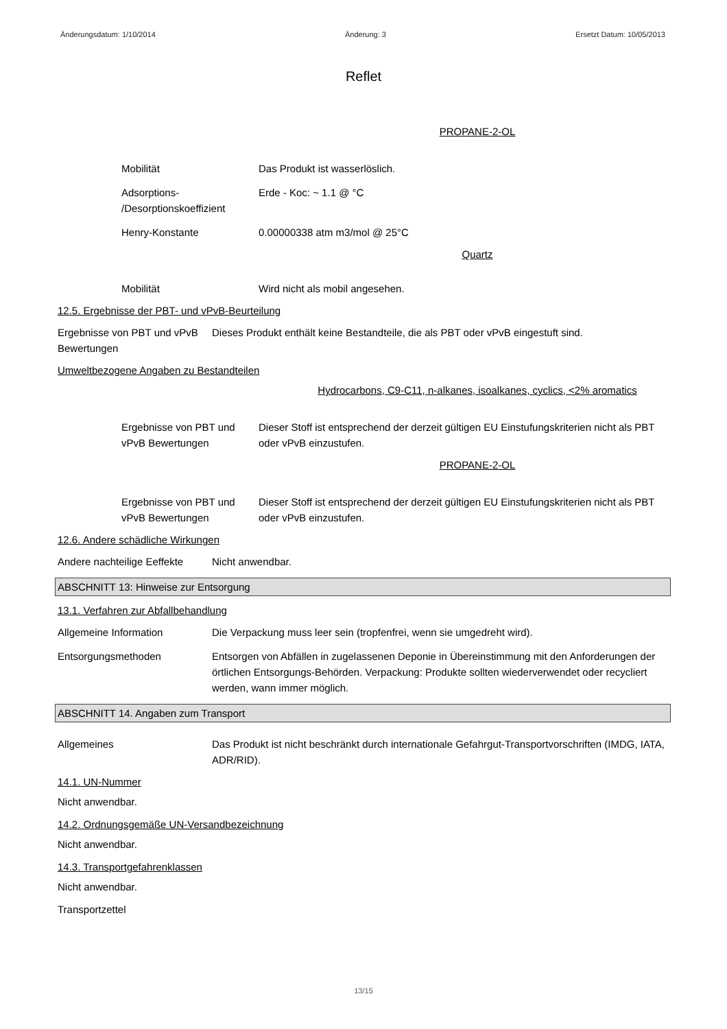Änderungsdatum: 1/10/2014 Änderung: 3 Ersetzt Datum: 10/05/2013
Reflet
PROPANE-2-OL
Mobilität Das Produkt ist wasserlöslich.
Adsorptions- /Desorptionskoeffizient
Erde - Koc: ~ 1.1 @ °C
Henry-Konstante 0.00000338 atm m3/mol @ 25°C
Quartz
Mobilität Wird nicht als mobil angesehen.
12.5. Ergebnisse der PBT- und vPvB-Beurteilung
Ergebnisse von PBT und vPvB Bewertungen
Dieses Produkt enthält keine Bestandteile, die als PBT oder vPvB eingestuft sind.
Umweltbezogene Angaben zu Bestandteilen
Hydrocarbons, C9-C11, n-alkanes, isoalkanes, cyclics, <2% aromatics
Ergebnisse von PBT und vPvB Bewertungen
Dieser Stoff ist entsprechend der derzeit gültigen EU Einstufungskriterien nicht als PBT oder vPvB einzustufen.
PROPANE-2-OL
Ergebnisse von PBT und vPvB Bewertungen
Dieser Stoff ist entsprechend der derzeit gültigen EU Einstufungskriterien nicht als PBT oder vPvB einzustufen.
12.6. Andere schädliche Wirkungen
Andere nachteilige Eeffekte
Nicht anwendbar.
ABSCHNITT 13: Hinweise zur Entsorgung
13.1. Verfahren zur Abfallbehandlung
Allgemeine Information Die Verpackung muss leer sein (tropfenfrei, wenn sie umgedreht wird).
Entsorgungsmethoden Entsorgen von Abfällen in zugelassenen Deponie in Übereinstimmung mit den Anforderungen der örtlichen Entsorgungs-Behörden. Verpackung: Produkte sollten wiederverwendet oder recycliert werden, wann immer möglich.
ABSCHNITT 14. Angaben zum Transport
Allgemeines Das Produkt ist nicht beschränkt durch internationale Gefahrgut-Transportvorschriften (IMDG, IATA, ADR/RID).
14.1. UN-Nummer
Nicht anwendbar.
14.2. Ordnungsgemäße UN-Versandbezeichnung
Nicht anwendbar.
14.3. Transportgefahrenklassen
Nicht anwendbar.
Transportzettel
13/15